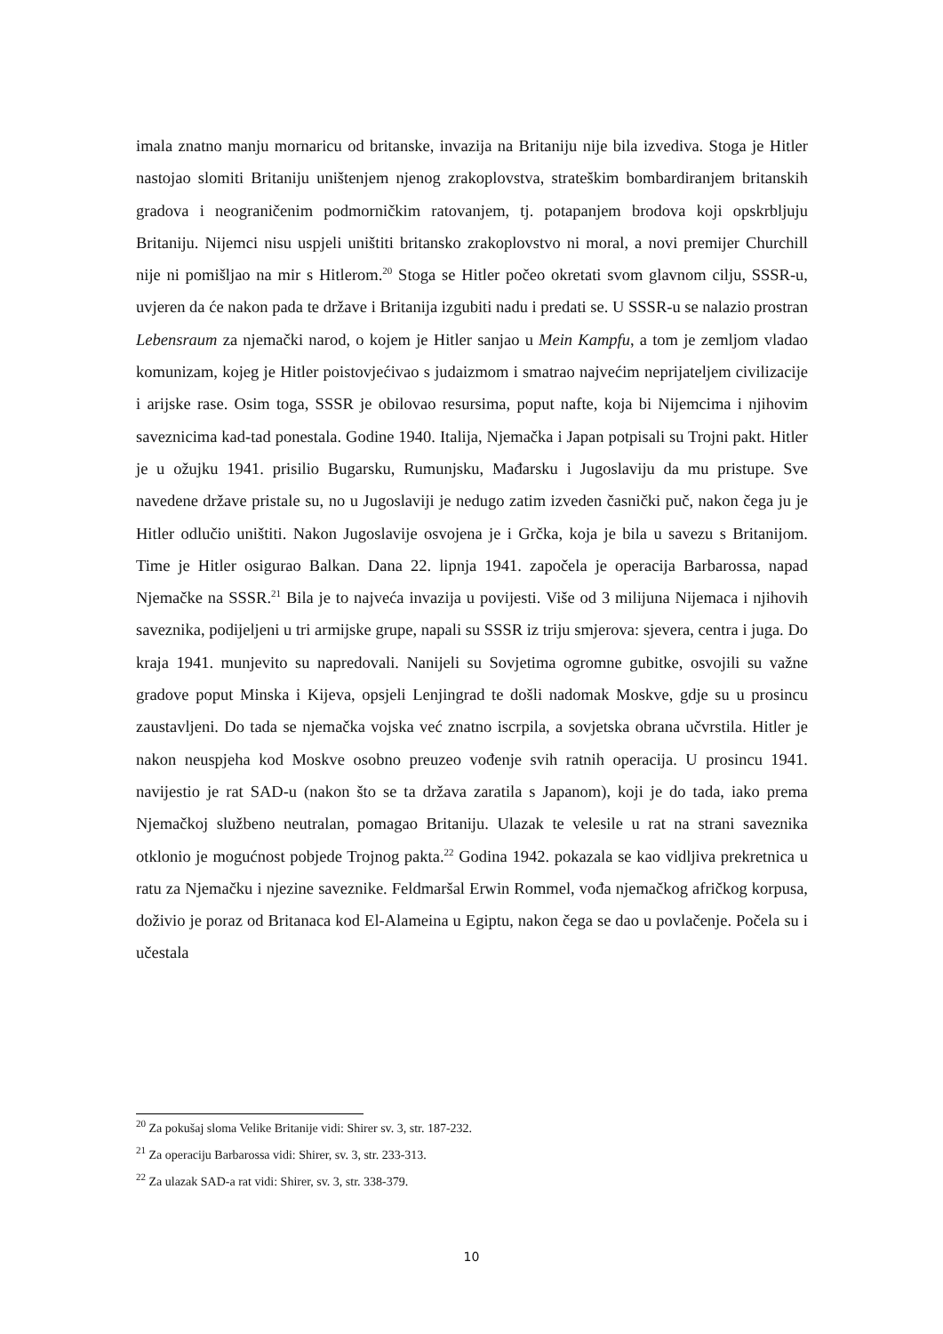imala znatno manju mornaricu od britanske, invazija na Britaniju nije bila izvediva. Stoga je Hitler nastojao slomiti Britaniju uništenjem njenog zrakoplovstva, strateškim bombardiranjem britanskih gradova i neograničenim podmorničkim ratovanjem, tj. potapanjem brodova koji opskrbljuju Britaniju. Nijemci nisu uspjeli uništiti britansko zrakoplovstvo ni moral, a novi premijer Churchill nije ni pomišljao na mir s Hitlerom.<sup>20</sup> Stoga se Hitler počeo okretati svom glavnom cilju, SSSR-u, uvjeren da će nakon pada te države i Britanija izgubiti nadu i predati se. U SSSR-u se nalazio prostran Lebensraum za njemački narod, o kojem je Hitler sanjao u Mein Kampfu, a tom je zemljom vladao komunizam, kojeg je Hitler poistovjećivao s judaizmom i smatrao najvećim neprijateljem civilizacije i arijske rase. Osim toga, SSSR je obilovao resursima, poput nafte, koja bi Nijemcima i njihovim saveznicima kad-tad ponestala. Godine 1940. Italija, Njemačka i Japan potpisali su Trojni pakt. Hitler je u ožujku 1941. prisilio Bugarsku, Rumunjsku, Mađarsku i Jugoslaviju da mu pristupe. Sve navedene države pristale su, no u Jugoslaviji je nedugo zatim izveden časnički puč, nakon čega ju je Hitler odlučio uništiti. Nakon Jugoslavije osvojena je i Grčka, koja je bila u savezu s Britanijom. Time je Hitler osigurao Balkan. Dana 22. lipnja 1941. započela je operacija Barbarossa, napad Njemačke na SSSR.<sup>21</sup> Bila je to najveća invazija u povijesti. Više od 3 milijuna Nijemaca i njihovih saveznika, podijeljeni u tri armijske grupe, napali su SSSR iz triju smjerova: sjevera, centra i juga. Do kraja 1941. munjevito su napredovali. Nanijeli su Sovjetima ogromne gubitke, osvojili su važne gradove poput Minska i Kijeva, opsjeli Lenjingrad te došli nadomak Moskve, gdje su u prosincu zaustavljeni. Do tada se njemačka vojska već znatno iscrpila, a sovjetska obrana učvrstila. Hitler je nakon neuspjeha kod Moskve osobno preuzeo vođenje svih ratnih operacija. U prosincu 1941. navijestio je rat SAD-u (nakon što se ta država zaratila s Japanom), koji je do tada, iako prema Njemačkoj službeno neutralan, pomagao Britaniju. Ulazak te velesile u rat na strani saveznika otklonio je mogućnost pobjede Trojnog pakta.<sup>22</sup> Godina 1942. pokazala se kao vidljiva prekretnica u ratu za Njemačku i njezine saveznike. Feldmaršal Erwin Rommel, vođa njemačkog afričkog korpusa, doživio je poraz od Britanaca kod El-Alameina u Egiptu, nakon čega se dao u povlačenje. Počela su i učestala
<sup>20</sup> Za pokušaj sloma Velike Britanije vidi: Shirer sv. 3, str. 187-232.
<sup>21</sup> Za operaciju Barbarossa vidi: Shirer, sv. 3, str. 233-313.
<sup>22</sup> Za ulazak SAD-a rat vidi: Shirer, sv. 3, str. 338-379.
10